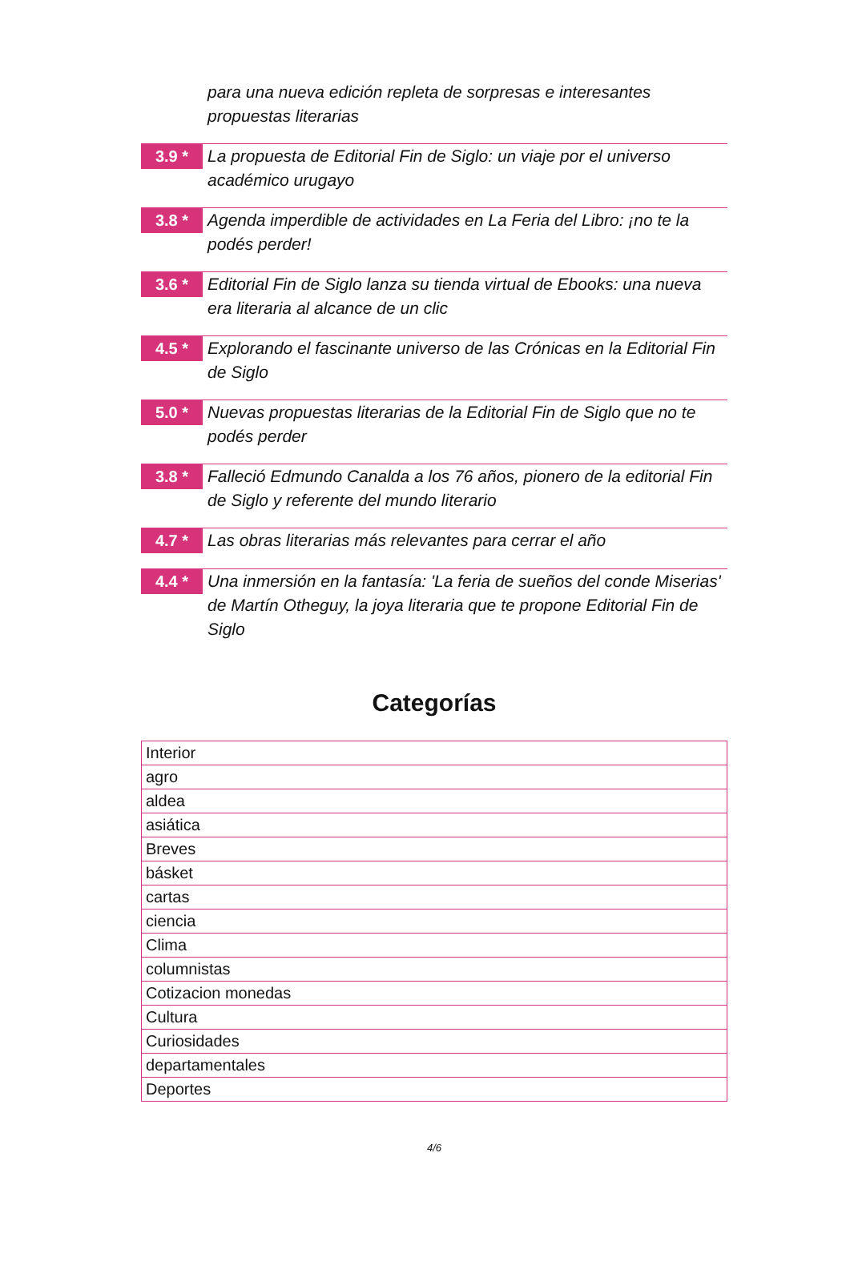para una nueva edición repleta de sorpresas e interesantes propuestas literarias
3.9 *
La propuesta de Editorial Fin de Siglo: un viaje por el universo académico urugayo
3.8 *
Agenda imperdible de actividades en La Feria del Libro: ¡no te la podés perder!
3.6 *
Editorial Fin de Siglo lanza su tienda virtual de Ebooks: una nueva era literaria al alcance de un clic
4.5 *
Explorando el fascinante universo de las Crónicas en la Editorial Fin de Siglo
5.0 *
Nuevas propuestas literarias de la Editorial Fin de Siglo que no te podés perder
3.8 *
Falleció Edmundo Canalda a los 76 años, pionero de la editorial Fin de Siglo y referente del mundo literario
4.7 *
Las obras literarias más relevantes para cerrar el año
4.4 *
Una inmersión en la fantasía: 'La feria de sueños del conde Miserias' de Martín Otheguy, la joya literaria que te propone Editorial Fin de Siglo
Categorías
| Interior |
| agro |
| aldea |
| asiática |
| Breves |
| básket |
| cartas |
| ciencia |
| Clima |
| columnistas |
| Cotizacion monedas |
| Cultura |
| Curiosidades |
| departamentales |
| Deportes |
4/6